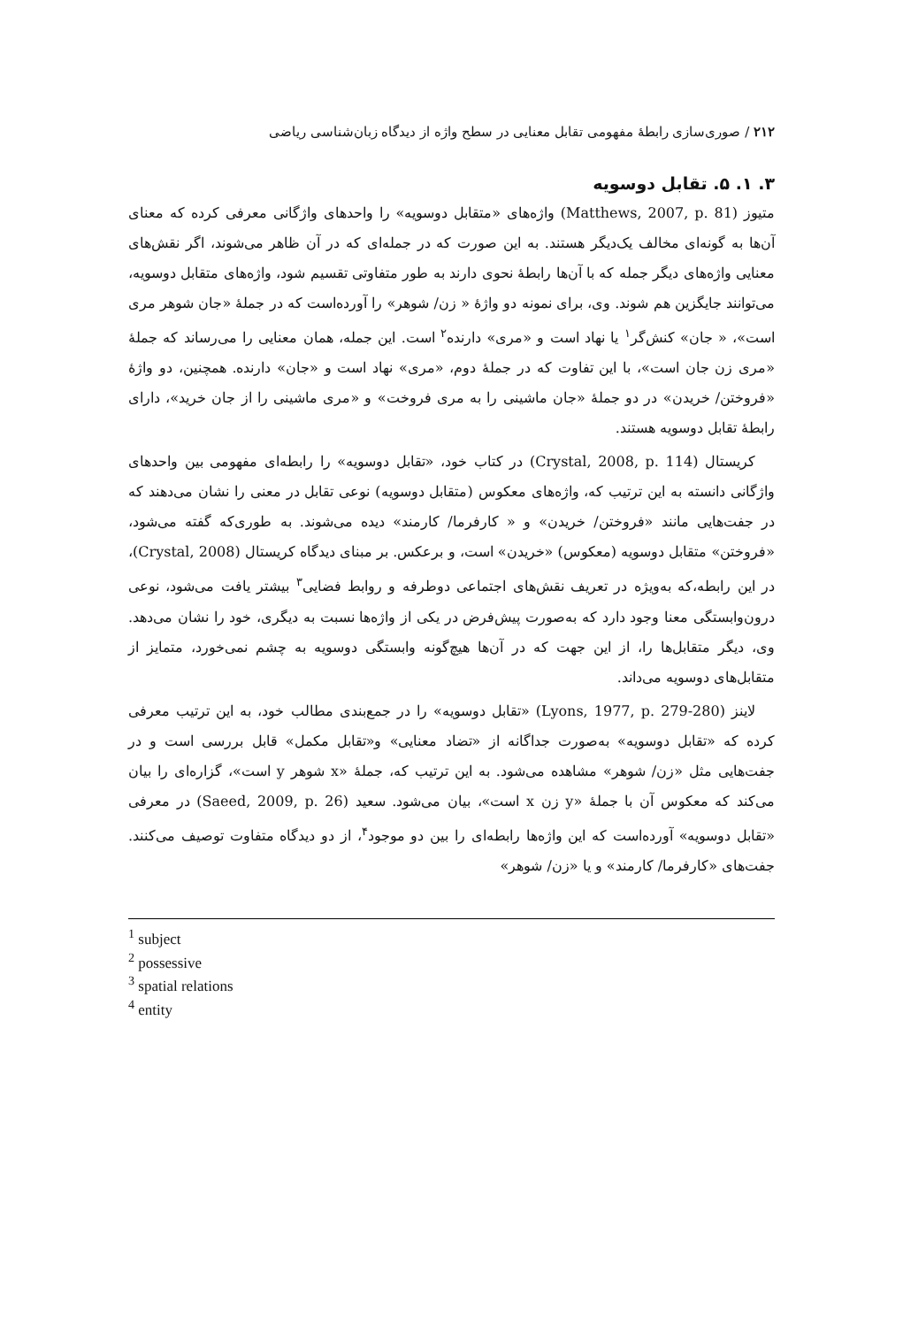۲۱۲ / صوری‌سازی رابطهٔ مفهومی تقابل معنایی در سطح واژه از دیدگاه زبان‌شناسی ریاضی
۳. ۱. ۵. تقابل دوسویه
متیوز (Matthews, 2007, p. 81) واژه‌های «متقابل دوسویه» را واحدهای واژگانی معرفی کرده که معنای آن‌ها به گونه‌ای مخالف یک‌دیگر هستند. به این صورت که در جمله‌ای که در آن ظاهر می‌شوند، اگر نقش‌های معنایی واژه‌های دیگر جمله که با آن‌ها رابطهٔ نحوی دارند به طور متفاوتی تقسیم شود، واژه‌های متقابل دوسویه، می‌توانند جایگزین هم شوند. وی، برای نمونه دو واژهٔ « زن/ شوهر» را آورده‌است که در جملهٔ «جان شوهر مری است»، « جان» کنش‌گر<sup>۱</sup> یا نهاد است و «مری» دارنده<sup>۲</sup> است. این جمله، همان معنایی را می‌رساند که جملهٔ «مری زن جان است»، با این تفاوت که در جملهٔ دوم، «مری» نهاد است و «جان» دارنده. همچنین، دو واژهٔ «فروختن/ خریدن» در دو جملهٔ «جان ماشینی را به مری فروخت» و «مری ماشینی را از جان خرید»، دارای رابطهٔ تقابل دوسویه هستند.
کریستال (Crystal, 2008, p. 114) در کتاب خود، «تقابل دوسویه» را رابطه‌ای مفهومی بین واحدهای واژگانی دانسته به این ترتیب که، واژه‌های معکوس (متقابل دوسویه) نوعی تقابل در معنی را نشان می‌دهند که در جفت‌هایی مانند «فروختن/ خریدن» و « کارفرما/ کارمند» دیده می‌شوند. به طوری‌که گفته می‌شود، «فروختن» متقابل دوسویه (معکوس) «خریدن» است، و برعکس. بر مبنای دیدگاه کریستال (Crystal, 2008)، در این رابطه،که به‌ویژه در تعریف نقش‌های اجتماعی دوطرفه و روابط فضایی<sup>۳</sup> بیشتر یافت می‌شود، نوعی درون‌وابستگی معنا وجود دارد که به‌صورت پیش‌فرض در یکی از واژه‌ها نسبت به دیگری، خود را نشان می‌دهد. وی، دیگر متقابل‌ها را، از این جهت که در آن‌ها هیچ‌گونه وابستگی دوسویه به چشم نمی‌خورد، متمایز از متقابل‌های دوسویه می‌داند.
لاینز (Lyons, 1977, p. 279-280) «تقابل دوسویه» را در جمع‌بندی مطالب خود، به این ترتیب معرفی کرده که «تقابل دوسویه» به‌صورت جداگانه از «تضاد معنایی» و«تقابل مکمل» قابل بررسی است و در جفت‌هایی مثل «زن/ شوهر» مشاهده می‌شود. به این ترتیب که، جملهٔ «x شوهر y است»، گزاره‌ای را بیان می‌کند که معکوس آن با جملهٔ «y زن x است»، بیان می‌شود. سعید (Saeed, 2009, p. 26) در معرفی «تقابل دوسویه» آورده‌است که این واژه‌ها رابطه‌ای را بین دو موجود<sup>۴</sup>، از دو دیدگاه متفاوت توصیف می‌کنند. جفت‌های «کارفرما/ کارمند» و یا «زن/ شوهر»
<sup>1</sup> subject
<sup>2</sup> possessive
<sup>3</sup> spatial relations
<sup>4</sup> entity